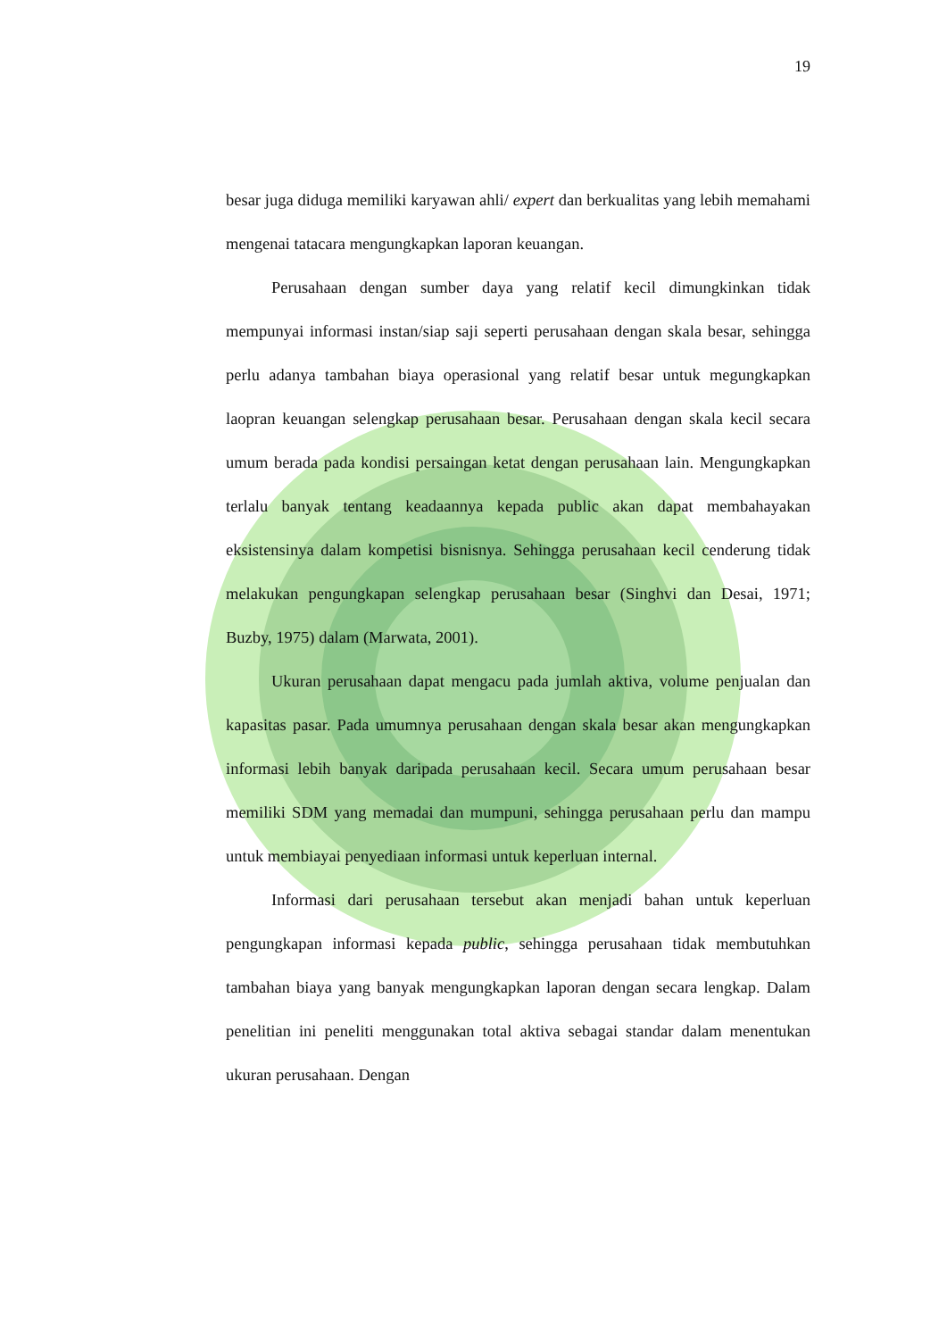19
besar juga diduga memiliki karyawan ahli/ expert dan berkualitas yang lebih memahami mengenai tatacara mengungkapkan laporan keuangan.
Perusahaan dengan sumber daya yang relatif kecil dimungkinkan tidak mempunyai informasi instan/siap saji seperti perusahaan dengan skala besar, sehingga perlu adanya tambahan biaya operasional yang relatif besar untuk megungkapkan laopran keuangan selengkap perusahaan besar. Perusahaan dengan skala kecil secara umum berada pada kondisi persaingan ketat dengan perusahaan lain. Mengungkapkan terlalu banyak tentang keadaannya kepada public akan dapat membahayakan eksistensinya dalam kompetisi bisnisnya. Sehingga perusahaan kecil cenderung tidak melakukan pengungkapan selengkap perusahaan besar (Singhvi dan Desai, 1971; Buzby, 1975) dalam (Marwata, 2001).
Ukuran perusahaan dapat mengacu pada jumlah aktiva, volume penjualan dan kapasitas pasar. Pada umumnya perusahaan dengan skala besar akan mengungkapkan informasi lebih banyak daripada perusahaan kecil. Secara umum perusahaan besar memiliki SDM yang memadai dan mumpuni, sehingga perusahaan perlu dan mampu untuk membiayai penyediaan informasi untuk keperluan internal.
Informasi dari perusahaan tersebut akan menjadi bahan untuk keperluan pengungkapan informasi kepada public, sehingga perusahaan tidak membutuhkan tambahan biaya yang banyak mengungkapkan laporan dengan secara lengkap. Dalam penelitian ini peneliti menggunakan total aktiva sebagai standar dalam menentukan ukuran perusahaan. Dengan